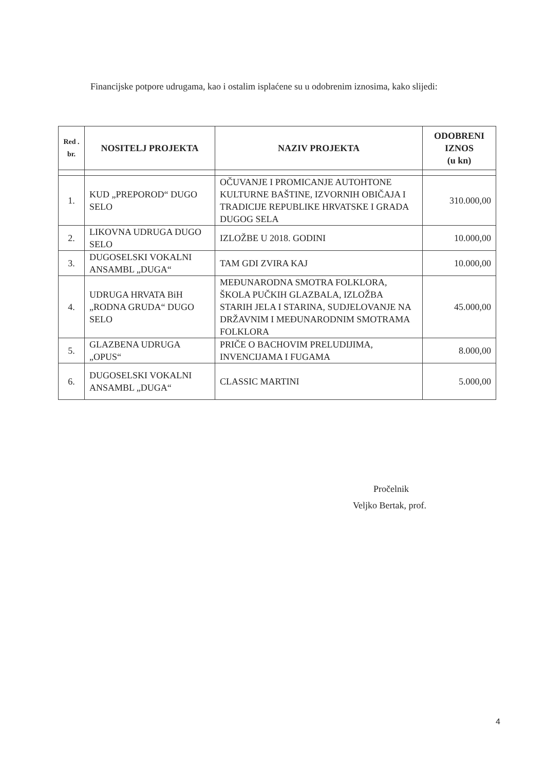Financijske potpore udrugama, kao i ostalim isplaćene su u odobrenim iznosima, kako slijedi:
| Red . br. | NOSITELJ PROJEKTA | NAZIV PROJEKTA | ODOBRENI IZNOS (u kn) |
| --- | --- | --- | --- |
| 1. | KUD „PREPOROD“ DUGO SELO | OČUVANJE I PROMICANJE AUTOHTONE KULTURNE BAŠTINE, IZVORNIH OBIČAJA I TRADICIJE REPUBLIKE HRVATSKE I GRADA DUGOG SELA | 310.000,00 |
| 2. | LIKOVNA UDRUGA DUGO SELO | IZLOŽBE U 2018. GODINI | 10.000,00 |
| 3. | DUGOSELSKI VOKALNI ANSAMBL „DUGA“ | TAM GDI ZVIRA KAJ | 10.000,00 |
| 4. | UDRUGA HRVATA BiH „RODNA GRUDA“ DUGO SELO | MEĐUNARODNA SMOTRA FOLKLORA, ŠKOLA PUČKIH GLAZBALA, IZLOŽBA STARIH JELA I STARINA, SUDJELOVANJE NA DRŽAVNIM I MEĐUNARODNIM SMOTRAMA FOLKLORA | 45.000,00 |
| 5. | GLAZBENA UDRUGA „OPUS“ | PRIČE O BACHOVIM PRELUDIJIMA, INVENCIJAMA I FUGAMA | 8.000,00 |
| 6. | DUGOSELSKI VOKALNI ANSAMBL „DUGA“ | CLASSIC MARTINI | 5.000,00 |
Pročelnik
Veljko Bertak, prof.
4